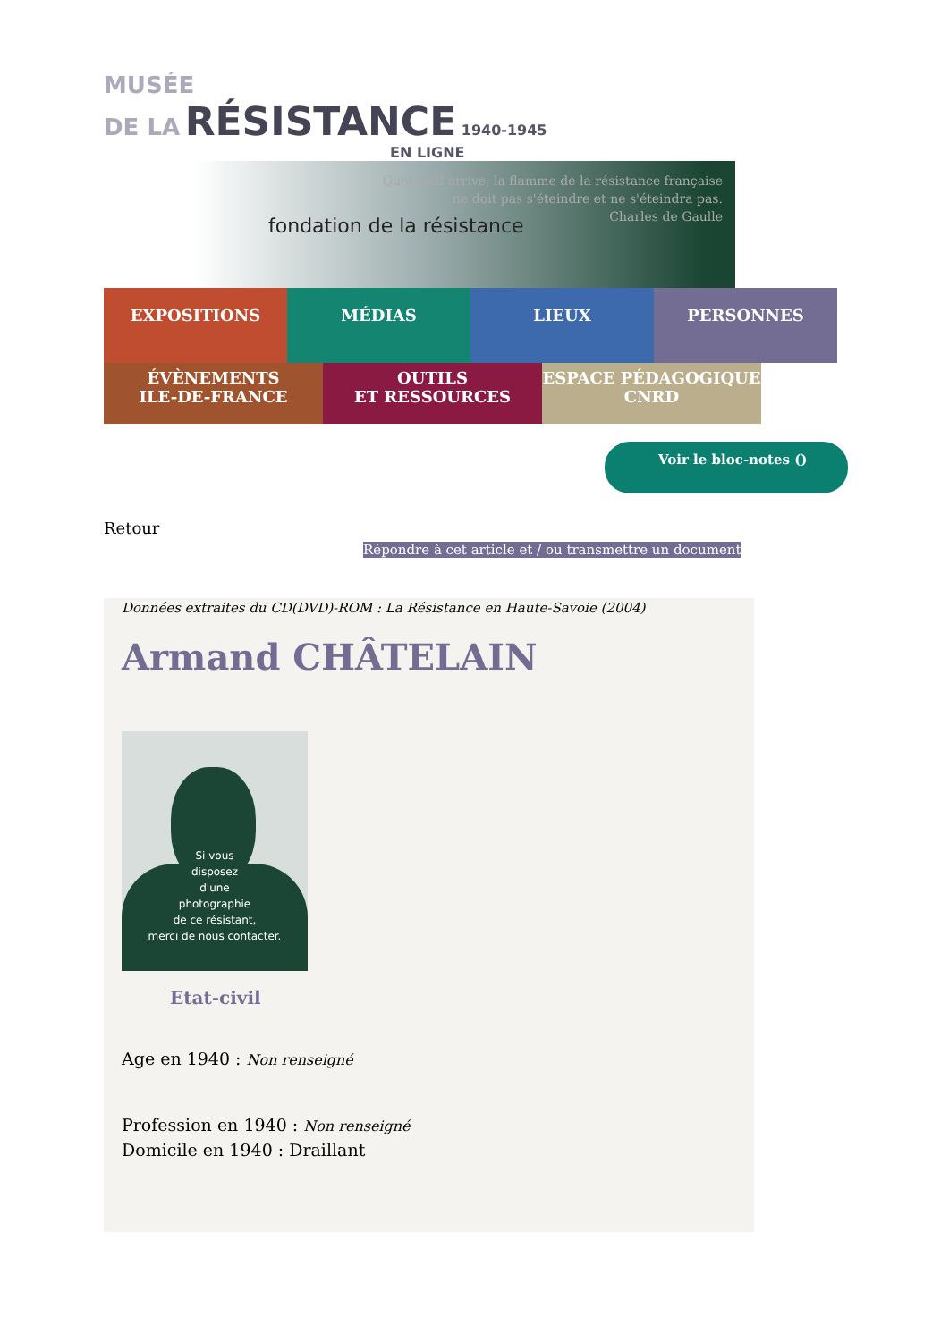MUSÉE
DE LA RÉSISTANCE 1940-1945
EN LIGNE
Quoi qu'il arrive, la flamme de la résistance française
ne doit pas s'éteindre et ne s'éteindra pas.
Charles de Gaulle
fondation de la résistance
EXPOSITIONS MÉDIAS LIEUX PERSONNES
ÉVÈNEMENTS
ILE-DE-FRANCE
OUTILS
ET RESSOURCES
ESPACE PÉDAGOGIQUE
CNRD
Voir le bloc-notes ()
Retour
Répondre à cet article et / ou transmettre un document
Données extraites du CD(DVD)-ROM : La Résistance en Haute-Savoie (2004)
Armand CHÂTELAIN
Si vous
disposez
d'une
photographie
de ce résistant,
merci de nous contacter.
Etat-civil
Age en 1940 : Non renseigné
Profession en 1940 : Non renseigné
Domicile en 1940 : Draillant